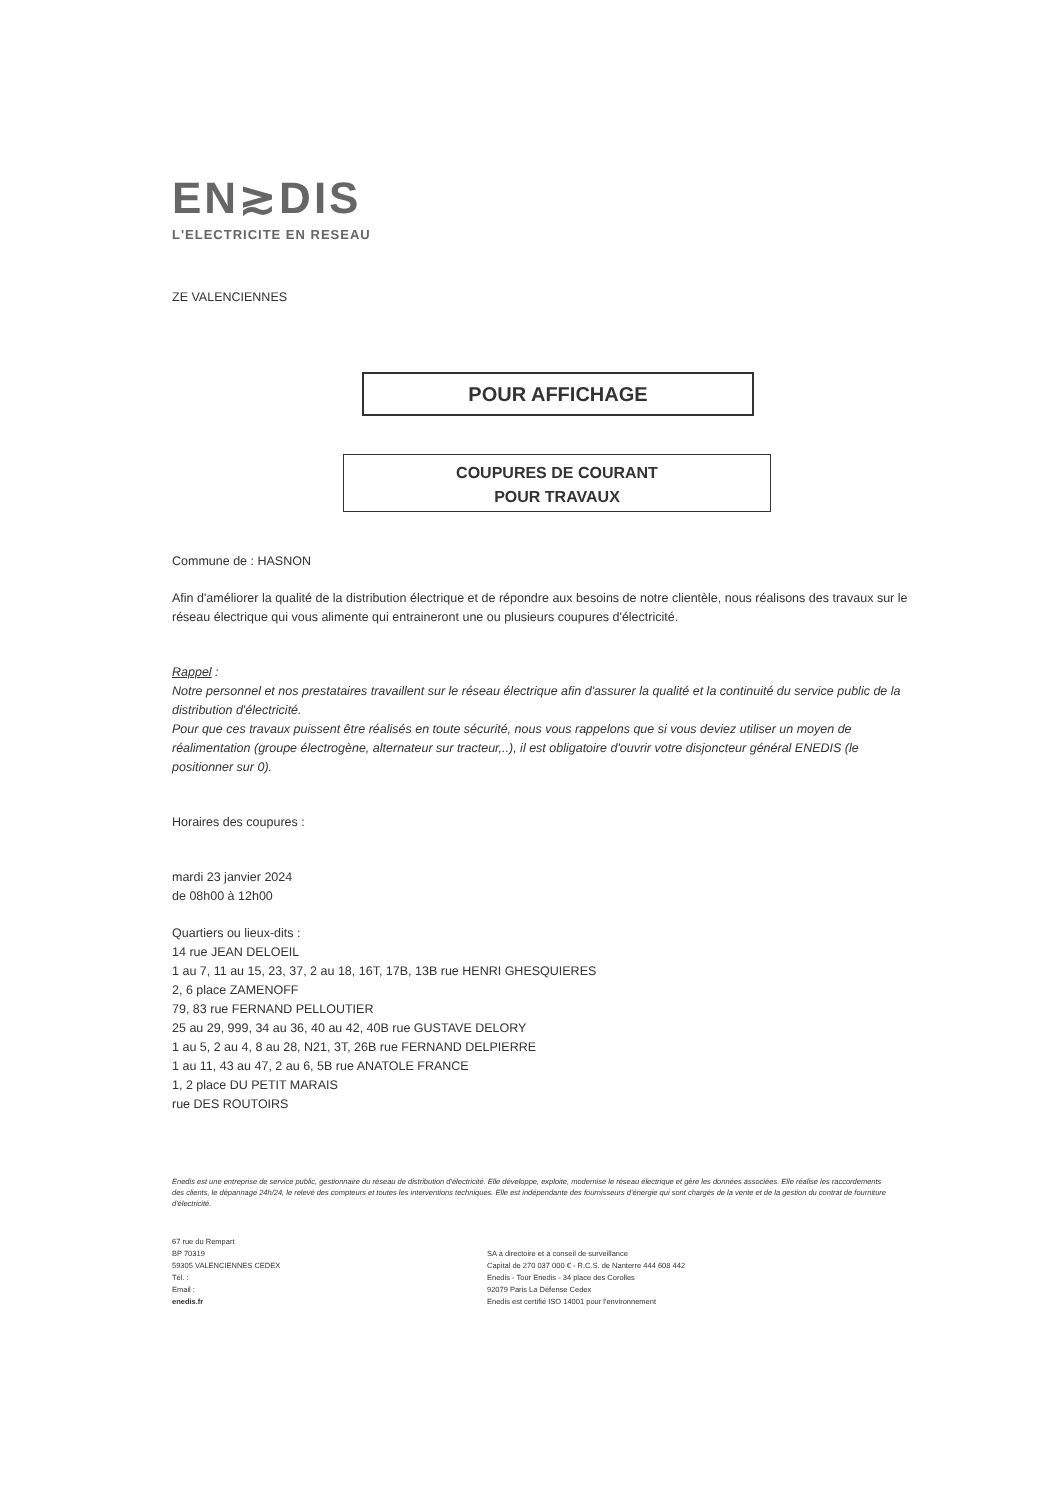EN≳DIS
L'ELECTRICITE EN RESEAU
ZE VALENCIENNES
POUR AFFICHAGE
COUPURES DE COURANT
POUR TRAVAUX
Commune de : HASNON
Afin d'améliorer la qualité de la distribution électrique et de répondre aux besoins de notre clientèle, nous réalisons des travaux sur le réseau électrique qui vous alimente qui entraineront une ou plusieurs coupures d'électricité.
Rappel :
Notre personnel et nos prestataires travaillent sur le réseau électrique afin d'assurer la qualité et la continuité du service public de la distribution d'électricité.
Pour que ces travaux puissent être réalisés en toute sécurité, nous vous rappelons que si vous deviez utiliser un moyen de réalimentation (groupe électrogène, alternateur sur tracteur,..), il est obligatoire d'ouvrir votre disjoncteur général ENEDIS (le positionner sur 0).
Horaires des coupures :
mardi 23 janvier 2024
de 08h00 à 12h00
Quartiers ou lieux-dits :
14 rue JEAN DELOEIL
1 au 7, 11 au 15, 23, 37, 2 au 18, 16T, 17B, 13B rue HENRI GHESQUIERES
2, 6 place ZAMENOFF
79, 83 rue FERNAND PELLOUTIER
25 au 29, 999, 34 au 36, 40 au 42, 40B rue GUSTAVE DELORY
1 au 5, 2 au 4, 8 au 28, N21, 3T, 26B rue FERNAND DELPIERRE
1 au 11, 43 au 47, 2 au 6, 5B rue ANATOLE FRANCE
1, 2 place DU PETIT MARAIS
rue DES ROUTOIRS
Enedis est une entreprise de service public, gestionnaire du réseau de distribution d'électricité. Elle développe, exploite, modernise le réseau électrique et gère les données associées. Elle réalise les raccordements des clients, le dépannage 24h/24, le relevé des compteurs et toutes les interventions techniques. Elle est indépendante des fournisseurs d'énergie qui sont chargés de la vente et de la gestion du contrat de fourniture d'électricité.
67 rue du Rempart
BP 70319
59305 VALENCIENNES CEDEX
Tél. :
Email :
enedis.fr
SA à directoire et à conseil de surveillance
Capital de 270 037 000 € - R.C.S. de Nanterre 444 608 442
Enedis - Tour Enedis - 34 place des Corolles
92079 Paris La Défense Cedex
Enedis est certifié ISO 14001 pour l'environnement